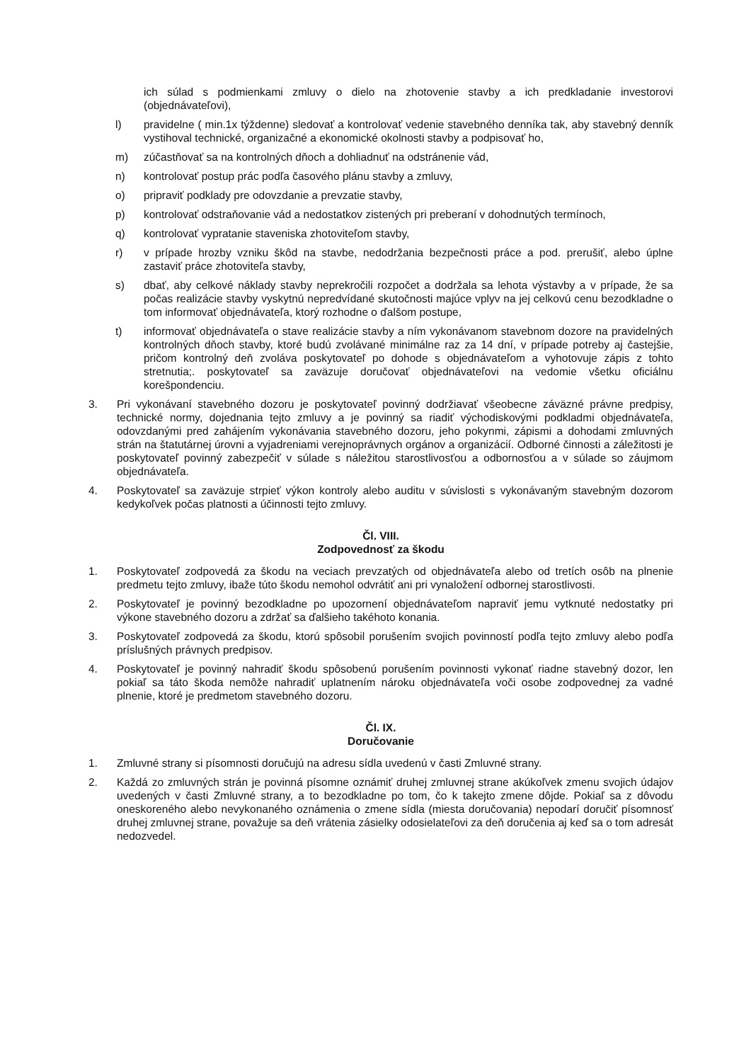ich súlad s podmienkami zmluvy o dielo na zhotovenie stavby a ich predkladanie investorovi (objednávateľovi),
l) pravidelne ( min.1x týždenne) sledovať a kontrolovať vedenie stavebného denníka tak, aby stavebný denník vystihoval technické, organizačné a ekonomické okolnosti stavby a podpisovať ho,
m) zúčastňovať sa na kontrolných dňoch a dohliadnuť na odstránenie vád,
n) kontrolovať postup prác podľa časového plánu stavby a zmluvy,
o) pripraviť podklady pre odovzdanie a prevzatie stavby,
p) kontrolovať odstraňovanie vád a nedostatkov zistených pri preberaní v dohodnutých termínoch,
q) kontrolovať vypratanie staveniska zhotoviteľom stavby,
r) v prípade hrozby vzniku škôd na stavbe, nedodržania bezpečnosti práce a pod. prerušiť, alebo úplne zastaviť práce zhotoviteľa stavby,
s) dbať, aby celkové náklady stavby neprekročili rozpočet a dodržala sa lehota výstavby a v prípade, že sa počas realizácie stavby vyskytnú nepredvídané skutočnosti majúce vplyv na jej celkovú cenu bezodkladne o tom informovať objednávateľa, ktorý rozhodne o ďalšom postupe,
t) informovať objednávateľa o stave realizácie stavby a ním vykonávanom stavebnom dozore na pravidelných kontrolných dňoch stavby, ktoré budú zvolávané minimálne raz za 14 dní, v prípade potreby aj častejšie, pričom kontrolný deň zvoláva poskytovateľ po dohode s objednávateľom a vyhotovuje zápis z tohto stretnutia;. poskytovateľ sa zaväzuje doručovať objednávateľovi na vedomie všetku oficiálnu korešpondenciu.
3. Pri vykonávaní stavebného dozoru je poskytovateľ povinný dodržiavať všeobecne záväzné právne predpisy, technické normy, dojednania tejto zmluvy a je povinný sa riadiť východiskovými podkladmi objednávateľa, odovzdanými pred zahájením vykonávania stavebného dozoru, jeho pokynmi, zápismi a dohodami zmluvných strán na štatutárnej úrovni a vyjadreniami verejnoprávnych orgánov a organizácií. Odborné činnosti a záležitosti je poskytovateľ povinný zabezpečiť v súlade s náležitou starostlivosťou a odbornosťou a v súlade so záujmom objednávateľa.
4. Poskytovateľ sa zaväzuje strpieť výkon kontroly alebo auditu v súvislosti s vykonávaným stavebným dozorom kedykoľvek počas platnosti a účinnosti tejto zmluvy.
Čl. VIII.
Zodpovednosť za škodu
1. Poskytovateľ zodpovedá za škodu na veciach prevzatých od objednávateľa alebo od tretích osôb na plnenie predmetu tejto zmluvy, ibaže túto škodu nemohol odvrátiť ani pri vynaložení odbornej starostlivosti.
2. Poskytovateľ je povinný bezodkladne po upozornení objednávateľom napraviť jemu vytknuté nedostatky pri výkone stavebného dozoru a zdržať sa ďalšieho takéhoto konania.
3. Poskytovateľ zodpovedá za škodu, ktorú spôsobil porušením svojich povinností podľa tejto zmluvy alebo podľa príslušných právnych predpisov.
4. Poskytovateľ je povinný nahradiť škodu spôsobenú porušením povinnosti vykonať riadne stavebný dozor, len pokiaľ sa táto škoda nemôže nahradiť uplatnením nároku objednávateľa voči osobe zodpovednej za vadné plnenie, ktoré je predmetom stavebného dozoru.
Čl. IX.
Doručovanie
1. Zmluvné strany si písomnosti doručujú na adresu sídla uvedenú v časti Zmluvné strany.
2. Každá zo zmluvných strán je povinná písomne oznámiť druhej zmluvnej strane akúkoľvek zmenu svojich údajov uvedených v časti Zmluvné strany, a to bezodkladne po tom, čo k takejto zmene dôjde. Pokiaľ sa z dôvodu oneskoreného alebo nevykonaného oznámenia o zmene sídla (miesta doručovania) nepodarí doručiť písomnosť druhej zmluvnej strane, považuje sa deň vrátenia zásielky odosielateľovi za deň doručenia aj keď sa o tom adresát nedozvedel.